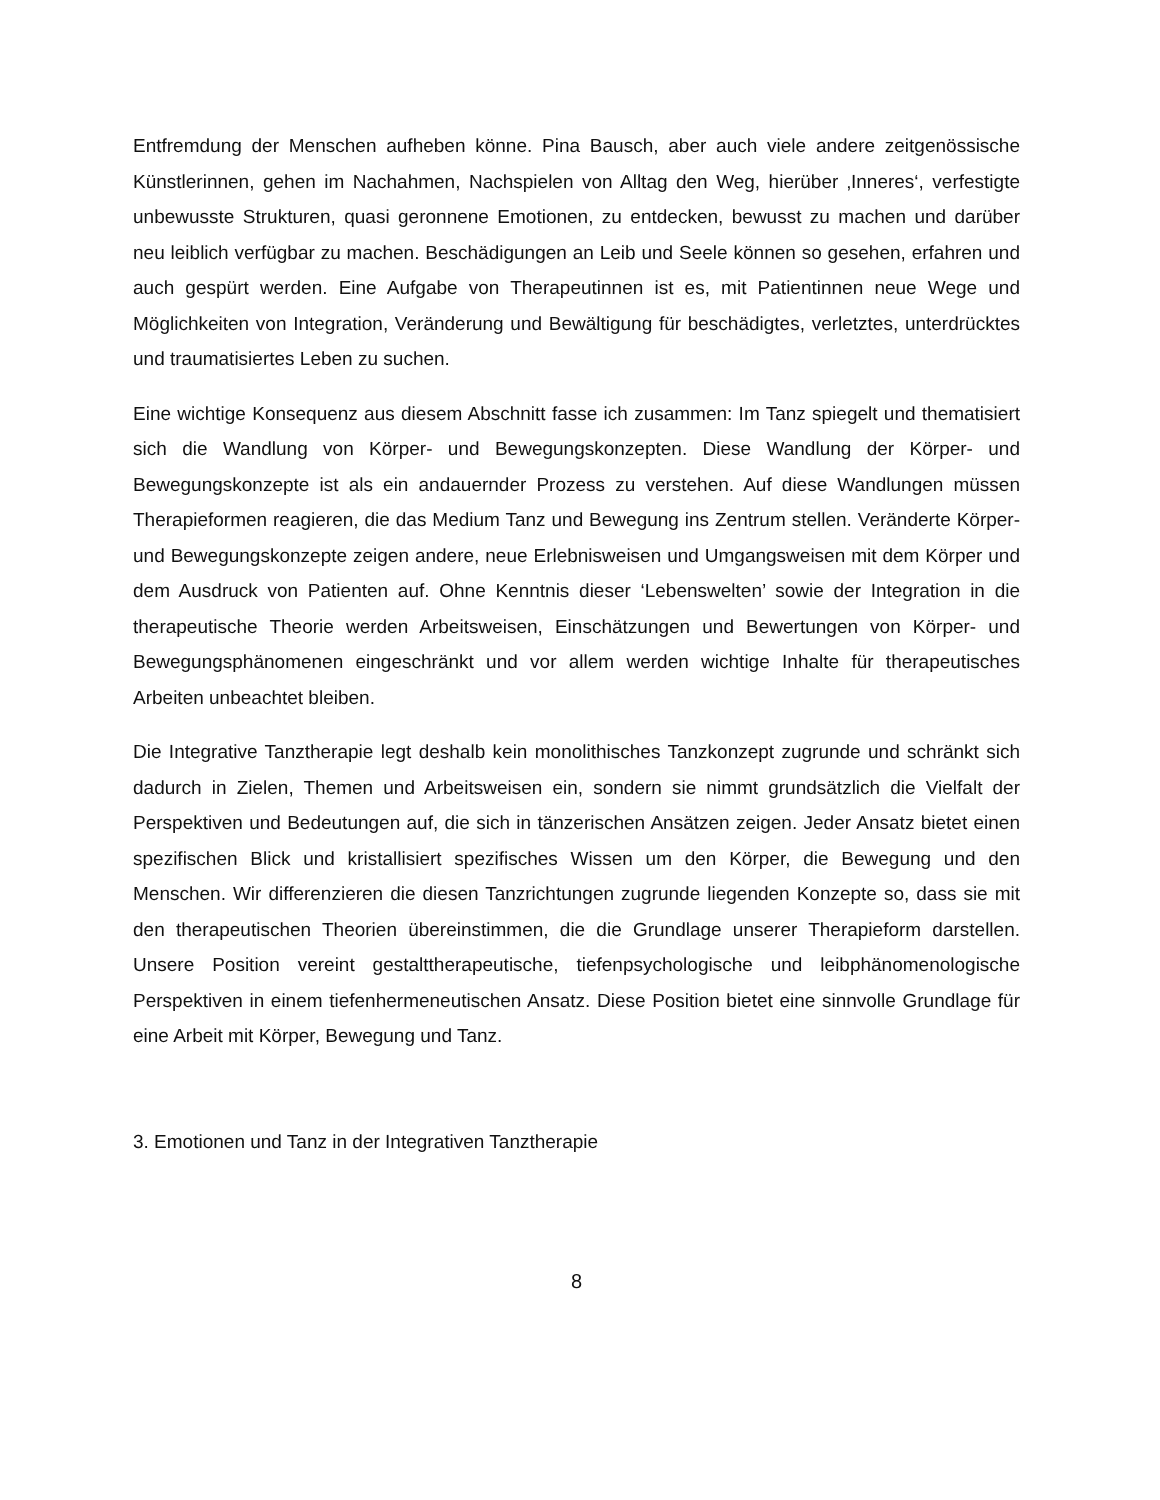Entfremdung der Menschen aufheben könne. Pina Bausch, aber auch viele andere zeitgenössische Künstlerinnen, gehen im Nachahmen, Nachspielen von Alltag den Weg, hierüber ‚Inneres‘, verfestigte unbewusste Strukturen, quasi geronnene Emotionen, zu entdecken, bewusst zu machen und darüber neu leiblich verfügbar zu machen. Beschädigungen an Leib und Seele können so gesehen, erfahren und auch gespürt werden. Eine Aufgabe von Therapeutinnen ist es, mit Patientinnen neue Wege und Möglichkeiten von Integration, Veränderung und Bewältigung für beschädigtes, verletztes, unterdrücktes und traumatisiertes Leben zu suchen.
Eine wichtige Konsequenz aus diesem Abschnitt fasse ich zusammen: Im Tanz spiegelt und thematisiert sich die Wandlung von Körper- und Bewegungskonzepten. Diese Wandlung der Körper- und Bewegungskonzepte ist als ein andauernder Prozess zu verstehen. Auf diese Wandlungen müssen Therapieformen reagieren, die das Medium Tanz und Bewegung ins Zentrum stellen. Veränderte Körper- und Bewegungskonzepte zeigen andere, neue Erlebnisweisen und Umgangsweisen mit dem Körper und dem Ausdruck von Patienten auf. Ohne Kenntnis dieser ‘Lebenswelten’ sowie der Integration in die therapeutische Theorie werden Arbeitsweisen, Einschätzungen und Bewertungen von Körper- und Bewegungsphänomenen eingeschränkt und vor allem werden wichtige Inhalte für therapeutisches Arbeiten unbeachtet bleiben.
Die Integrative Tanztherapie legt deshalb kein monolithisches Tanzkonzept zugrunde und schränkt sich dadurch in Zielen, Themen und Arbeitsweisen ein, sondern sie nimmt grundsätzlich die Vielfalt der Perspektiven und Bedeutungen auf, die sich in tänzerischen Ansätzen zeigen. Jeder Ansatz bietet einen spezifischen Blick und kristallisiert spezifisches Wissen um den Körper, die Bewegung und den Menschen. Wir differenzieren die diesen Tanzrichtungen zugrunde liegenden Konzepte so, dass sie mit den therapeutischen Theorien übereinstimmen, die die Grundlage unserer Therapieform darstellen. Unsere Position vereint gestalttherapeutische, tiefenpsychologische und leibphänomenologische Perspektiven in einem tiefenhermeneutischen Ansatz. Diese Position bietet eine sinnvolle Grundlage für eine Arbeit mit Körper, Bewegung und Tanz.
3. Emotionen und Tanz in der Integrativen Tanztherapie
8